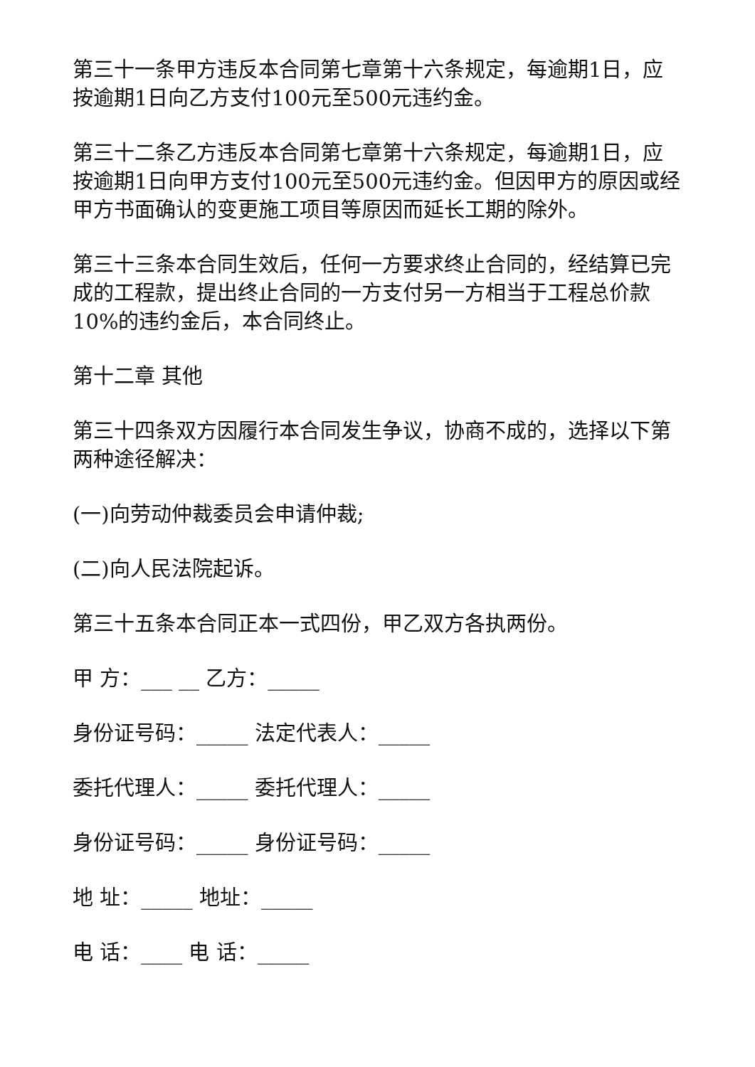第三十一条甲方违反本合同第七章第十六条规定，每逾期1日，应按逾期1日向乙方支付100元至500元违约金。
第三十二条乙方违反本合同第七章第十六条规定，每逾期1日，应按逾期1日向甲方支付100元至500元违约金。但因甲方的原因或经甲方书面确认的变更施工项目等原因而延长工期的除外。
第三十三条本合同生效后，任何一方要求终止合同的，经结算已完成的工程款，提出终止合同的一方支付另一方相当于工程总价款10%的违约金后，本合同终止。
第十二章 其他
第三十四条双方因履行本合同发生争议，协商不成的，选择以下第两种途径解决：
(一)向劳动仲裁委员会申请仲裁;
(二)向人民法院起诉。
第三十五条本合同正本一式四份，甲乙双方各执两份。
甲 方：___ __ 乙方：_____
身份证号码：_____ 法定代表人：_____
委托代理人：_____ 委托代理人：_____
身份证号码：_____ 身份证号码：_____
地 址：_____ 地址：_____
电 话：____ 电 话：_____